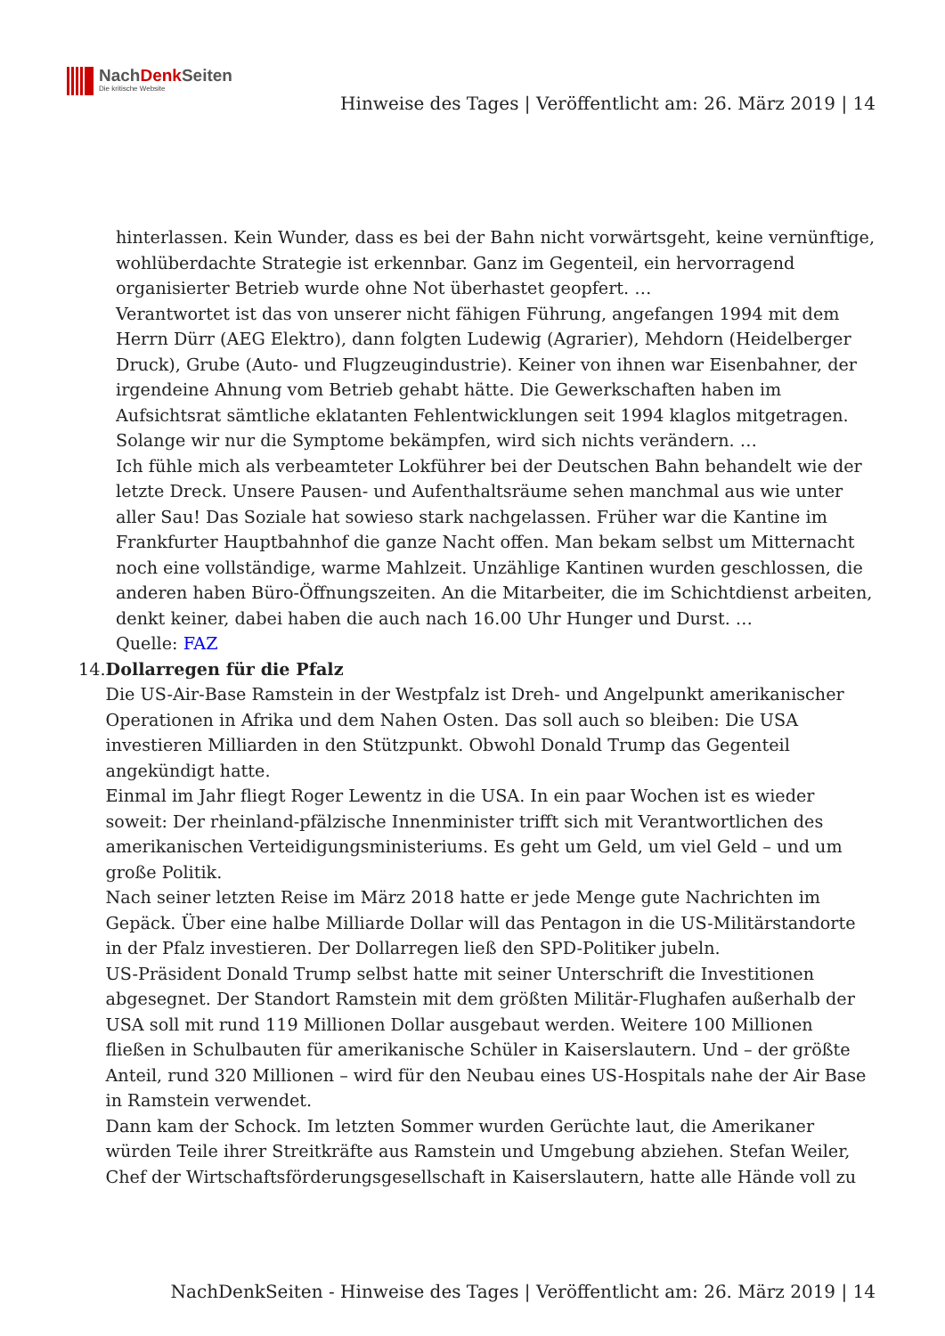NachDenk Seiten
Die kritische Website
Hinweise des Tages | Veröffentlicht am: 26. März 2019 | 14
hinterlassen. Kein Wunder, dass es bei der Bahn nicht vorwärtsgeht, keine vernünftige, wohlüberdachte Strategie ist erkennbar. Ganz im Gegenteil, ein hervorragend organisierter Betrieb wurde ohne Not überhastet geopfert. …
Verantwortet ist das von unserer nicht fähigen Führung, angefangen 1994 mit dem Herrn Dürr (AEG Elektro), dann folgten Ludewig (Agrarier), Mehdorn (Heidelberger Druck), Grube (Auto- und Flugzeugindustrie). Keiner von ihnen war Eisenbahner, der irgendeine Ahnung vom Betrieb gehabt hätte. Die Gewerkschaften haben im Aufsichtsrat sämtliche eklatanten Fehlentwicklungen seit 1994 klaglos mitgetragen. Solange wir nur die Symptome bekämpfen, wird sich nichts verändern. …
Ich fühle mich als verbeamteter Lokführer bei der Deutschen Bahn behandelt wie der letzte Dreck. Unsere Pausen- und Aufenthaltsräume sehen manchmal aus wie unter aller Sau! Das Soziale hat sowieso stark nachgelassen. Früher war die Kantine im Frankfurter Hauptbahnhof die ganze Nacht offen. Man bekam selbst um Mitternacht noch eine vollständige, warme Mahlzeit. Unzählige Kantinen wurden geschlossen, die anderen haben Büro-Öffnungszeiten. An die Mitarbeiter, die im Schichtdienst arbeiten, denkt keiner, dabei haben die auch nach 16.00 Uhr Hunger und Durst. …
Quelle: FAZ
14. Dollarregen für die Pfalz
Die US-Air-Base Ramstein in der Westpfalz ist Dreh- und Angelpunkt amerikanischer Operationen in Afrika und dem Nahen Osten. Das soll auch so bleiben: Die USA investieren Milliarden in den Stützpunkt. Obwohl Donald Trump das Gegenteil angekündigt hatte.
Einmal im Jahr fliegt Roger Lewentz in die USA. In ein paar Wochen ist es wieder soweit: Der rheinland-pfälzische Innenminister trifft sich mit Verantwortlichen des amerikanischen Verteidigungsministeriums. Es geht um Geld, um viel Geld – und um große Politik.
Nach seiner letzten Reise im März 2018 hatte er jede Menge gute Nachrichten im Gepäck. Über eine halbe Milliarde Dollar will das Pentagon in die US-Militärstandorte in der Pfalz investieren. Der Dollarregen ließ den SPD-Politiker jubeln.
US-Präsident Donald Trump selbst hatte mit seiner Unterschrift die Investitionen abgesegnet. Der Standort Ramstein mit dem größten Militär-Flughafen außerhalb der USA soll mit rund 119 Millionen Dollar ausgebaut werden. Weitere 100 Millionen fließen in Schulbauten für amerikanische Schüler in Kaiserslautern. Und – der größte Anteil, rund 320 Millionen – wird für den Neubau eines US-Hospitals nahe der Air Base in Ramstein verwendet.
Dann kam der Schock. Im letzten Sommer wurden Gerüchte laut, die Amerikaner würden Teile ihrer Streitkräfte aus Ramstein und Umgebung abziehen. Stefan Weiler, Chef der Wirtschaftsförderungsgesellschaft in Kaiserslautern, hatte alle Hände voll zu
NachDenkSeiten - Hinweise des Tages | Veröffentlicht am: 26. März 2019 | 14